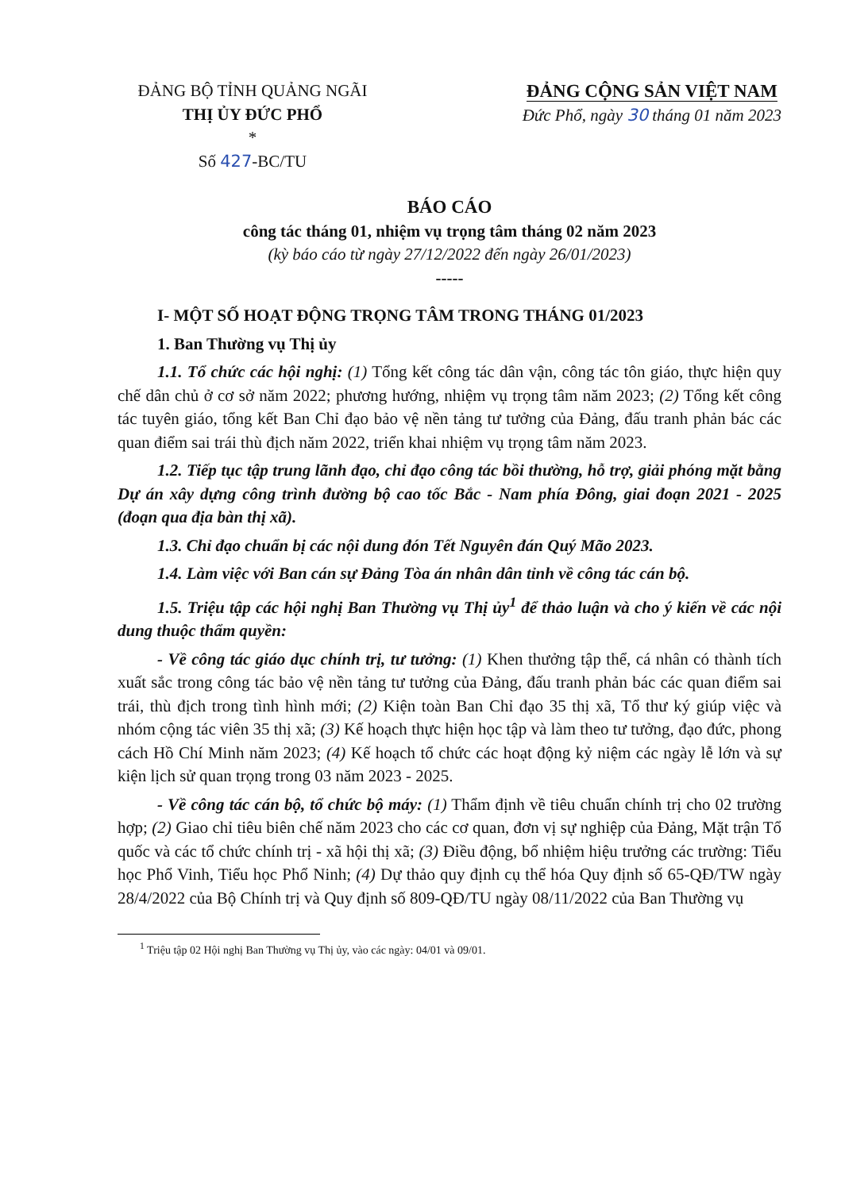ĐẢNG BỘ TỈNH QUẢNG NGÃI
THỊ ỦY ĐỨC PHỔ
*
Số 427-BC/TU
ĐẢNG CỘNG SẢN VIỆT NAM
Đức Phổ, ngày 30 tháng 01 năm 2023
BÁO CÁO
công tác tháng 01, nhiệm vụ trọng tâm tháng 02 năm 2023
(kỳ báo cáo từ ngày 27/12/2022 đến ngày 26/01/2023)
-----
I- MỘT SỐ HOẠT ĐỘNG TRỌNG TÂM TRONG THÁNG 01/2023
1. Ban Thường vụ Thị ủy
1.1. Tổ chức các hội nghị: (1) Tổng kết công tác dân vận, công tác tôn giáo, thực hiện quy chế dân chủ ở cơ sở năm 2022; phương hướng, nhiệm vụ trọng tâm năm 2023; (2) Tổng kết công tác tuyên giáo, tổng kết Ban Chỉ đạo bảo vệ nền tảng tư tưởng của Đảng, đấu tranh phản bác các quan điểm sai trái thù địch năm 2022, triển khai nhiệm vụ trọng tâm năm 2023.
1.2. Tiếp tục tập trung lãnh đạo, chỉ đạo công tác bồi thường, hỗ trợ, giải phóng mặt bằng Dự án xây dựng công trình đường bộ cao tốc Bắc - Nam phía Đông, giai đoạn 2021 - 2025 (đoạn qua địa bàn thị xã).
1.3. Chỉ đạo chuẩn bị các nội dung đón Tết Nguyên đán Quý Mão 2023.
1.4. Làm việc với Ban cán sự Đảng Tòa án nhân dân tỉnh về công tác cán bộ.
1.5. Triệu tập các hội nghị Ban Thường vụ Thị ủy<sup>1</sup> để thảo luận và cho ý kiến về các nội dung thuộc thẩm quyền:
- Về công tác giáo dục chính trị, tư tưởng: (1) Khen thưởng tập thể, cá nhân có thành tích xuất sắc trong công tác bảo vệ nền tảng tư tưởng của Đảng, đấu tranh phản bác các quan điểm sai trái, thù địch trong tình hình mới; (2) Kiện toàn Ban Chỉ đạo 35 thị xã, Tổ thư ký giúp việc và nhóm cộng tác viên 35 thị xã; (3) Kế hoạch thực hiện học tập và làm theo tư tưởng, đạo đức, phong cách Hồ Chí Minh năm 2023; (4) Kế hoạch tổ chức các hoạt động kỷ niệm các ngày lễ lớn và sự kiện lịch sử quan trọng trong 03 năm 2023 - 2025.
- Về công tác cán bộ, tổ chức bộ máy: (1) Thẩm định về tiêu chuẩn chính trị cho 02 trường hợp; (2) Giao chỉ tiêu biên chế năm 2023 cho các cơ quan, đơn vị sự nghiệp của Đảng, Mặt trận Tổ quốc và các tổ chức chính trị - xã hội thị xã; (3) Điều động, bổ nhiệm hiệu trưởng các trường: Tiểu học Phổ Vinh, Tiểu học Phổ Ninh; (4) Dự thảo quy định cụ thể hóa Quy định số 65-QĐ/TW ngày 28/4/2022 của Bộ Chính trị và Quy định số 809-QĐ/TU ngày 08/11/2022 của Ban Thường vụ
<sup>1</sup> Triệu tập 02 Hội nghị Ban Thường vụ Thị ủy, vào các ngày: 04/01 và 09/01.